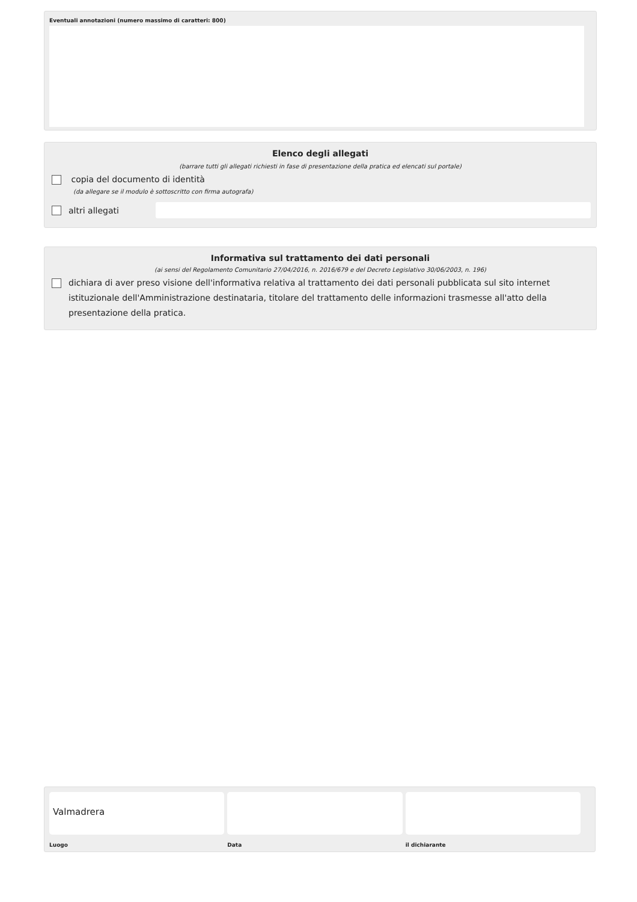Eventuali annotazioni (numero massimo di caratteri: 800)
Elenco degli allegati
(barrare tutti gli allegati richiesti in fase di presentazione della pratica ed elencati sul portale)
copia del documento di identità
(da allegare se il modulo è sottoscritto con firma autografa)
altri allegati
Informativa sul trattamento dei dati personali
(ai sensi del Regolamento Comunitario 27/04/2016, n. 2016/679 e del Decreto Legislativo 30/06/2003, n. 196)
dichiara di aver preso visione dell'informativa relativa al trattamento dei dati personali pubblicata sul sito internet istituzionale dell'Amministrazione destinataria, titolare del trattamento delle informazioni trasmesse all'atto della presentazione della pratica.
Valmadrera
Luogo
Data il dichiarante